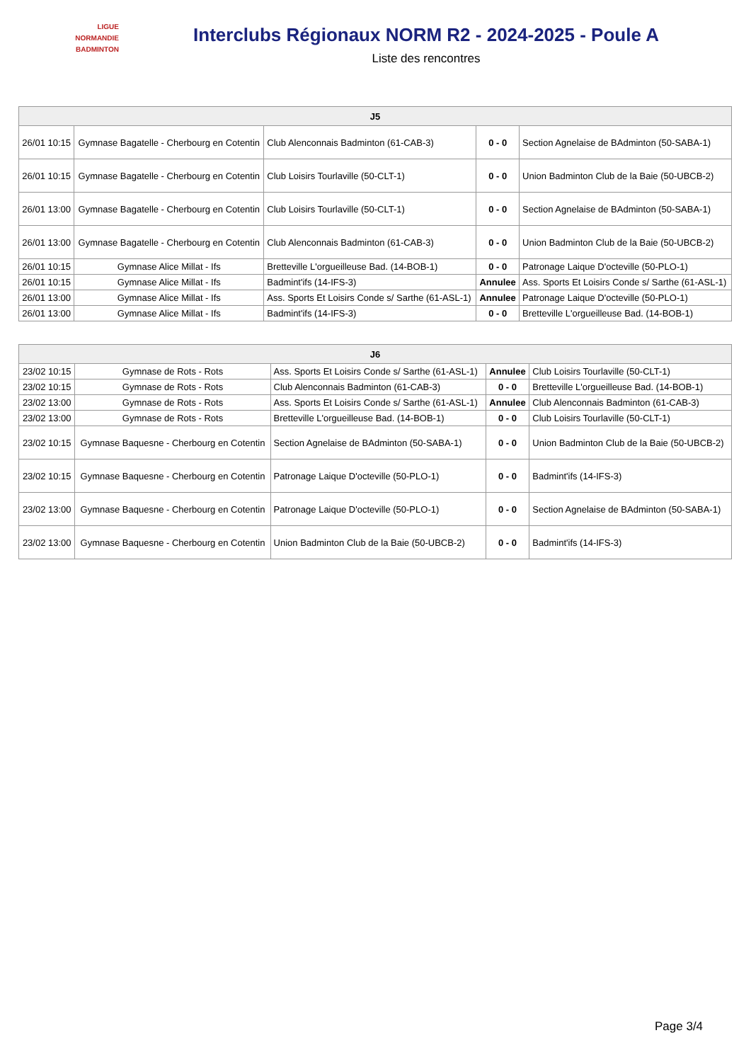LIGUE
NORMANDIE
BADMINTON
Interclubs Régionaux NORM R2 - 2024-2025 - Poule A
Liste des rencontres
| J5 | | | | |
| --- | --- | --- | --- | --- |
| 26/01 10:15 | Gymnase Bagatelle - Cherbourg en Cotentin | Club Alenconnais Badminton (61-CAB-3) | 0 - 0 | Section Agnelaise de BAdminton (50-SABA-1) |
| 26/01 10:15 | Gymnase Bagatelle - Cherbourg en Cotentin | Club Loisirs Tourlaville (50-CLT-1) | 0 - 0 | Union Badminton Club de la Baie (50-UBCB-2) |
| 26/01 13:00 | Gymnase Bagatelle - Cherbourg en Cotentin | Club Loisirs Tourlaville (50-CLT-1) | 0 - 0 | Section Agnelaise de BAdminton (50-SABA-1) |
| 26/01 13:00 | Gymnase Bagatelle - Cherbourg en Cotentin | Club Alenconnais Badminton (61-CAB-3) | 0 - 0 | Union Badminton Club de la Baie (50-UBCB-2) |
| 26/01 10:15 | Gymnase Alice Millat - Ifs | Bretteville L'orgueilleuse Bad. (14-BOB-1) | 0 - 0 | Patronage Laique D'octeville (50-PLO-1) |
| 26/01 10:15 | Gymnase Alice Millat - Ifs | Badmint'ifs (14-IFS-3) | Annulee | Ass. Sports Et Loisirs Conde s/ Sarthe (61-ASL-1) |
| 26/01 13:00 | Gymnase Alice Millat - Ifs | Ass. Sports Et Loisirs Conde s/ Sarthe (61-ASL-1) | Annulee | Patronage Laique D'octeville (50-PLO-1) |
| 26/01 13:00 | Gymnase Alice Millat - Ifs | Badmint'ifs (14-IFS-3) | 0 - 0 | Bretteville L'orgueilleuse Bad. (14-BOB-1) |
| J6 | | | | |
| --- | --- | --- | --- | --- |
| 23/02 10:15 | Gymnase de Rots - Rots | Ass. Sports Et Loisirs Conde s/ Sarthe (61-ASL-1) | Annulee | Club Loisirs Tourlaville (50-CLT-1) |
| 23/02 10:15 | Gymnase de Rots - Rots | Club Alenconnais Badminton (61-CAB-3) | 0 - 0 | Bretteville L'orgueilleuse Bad. (14-BOB-1) |
| 23/02 13:00 | Gymnase de Rots - Rots | Ass. Sports Et Loisirs Conde s/ Sarthe (61-ASL-1) | Annulee | Club Alenconnais Badminton (61-CAB-3) |
| 23/02 13:00 | Gymnase de Rots - Rots | Bretteville L'orgueilleuse Bad. (14-BOB-1) | 0 - 0 | Club Loisirs Tourlaville (50-CLT-1) |
| 23/02 10:15 | Gymnase Baquesne - Cherbourg en Cotentin | Section Agnelaise de BAdminton (50-SABA-1) | 0 - 0 | Union Badminton Club de la Baie (50-UBCB-2) |
| 23/02 10:15 | Gymnase Baquesne - Cherbourg en Cotentin | Patronage Laique D'octeville (50-PLO-1) | 0 - 0 | Badmint'ifs (14-IFS-3) |
| 23/02 13:00 | Gymnase Baquesne - Cherbourg en Cotentin | Patronage Laique D'octeville (50-PLO-1) | 0 - 0 | Section Agnelaise de BAdminton (50-SABA-1) |
| 23/02 13:00 | Gymnase Baquesne - Cherbourg en Cotentin | Union Badminton Club de la Baie (50-UBCB-2) | 0 - 0 | Badmint'ifs (14-IFS-3) |
Page 3/4